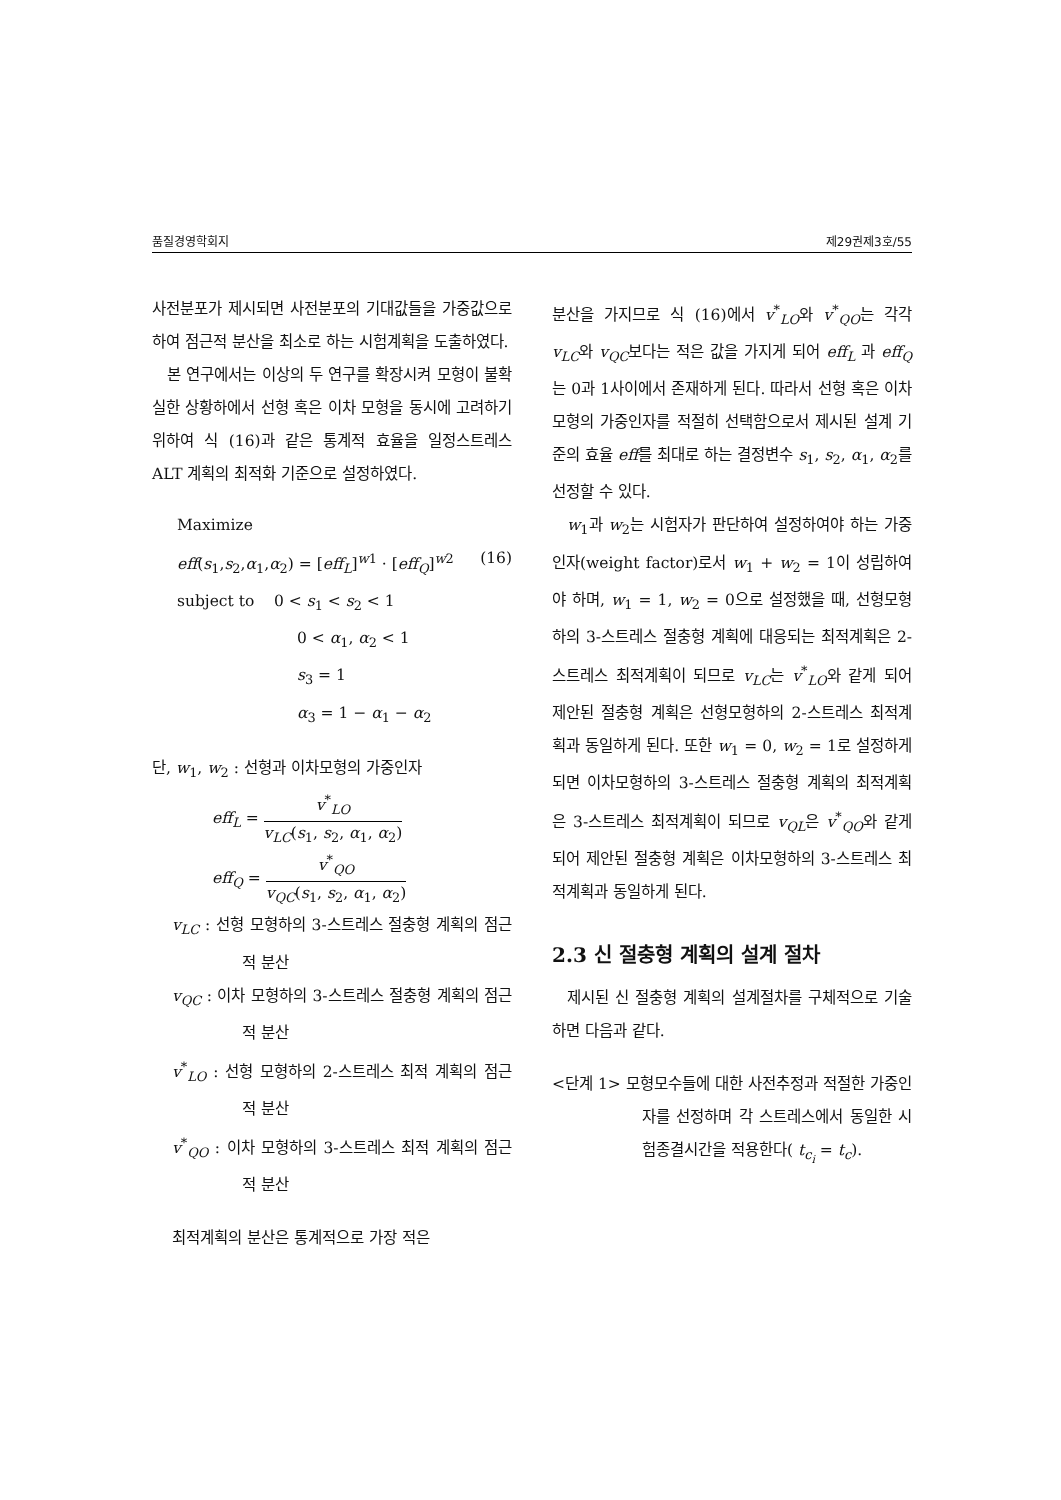품질경영학회지 제29권제3호/55
사전분포가 제시되면 사전분포의 기대값들을 가중값으로 하여 점근적 분산을 최소로 하는 시험계획을 도출하였다.
본 연구에서는 이상의 두 연구를 확장시켜 모형이 불확실한 상황하에서 선형 혹은 이차 모형을 동시에 고려하기 위하여 식 (16)과 같은 통계적 효율을 일정스트레스 ALT 계획의 최적화 기준으로 설정하였다.
Maximize
eff(s<sub>1</sub>,s<sub>2</sub>,α<sub>1</sub>,α<sub>2</sub>) = [eff<sub>L</sub>]<sup>w1</sup> · [eff<sub>Q</sub>]<sup>w2</sup> (16)
subject to 0 < s<sub>1</sub> < s<sub>2</sub> < 1
0 < α<sub>1</sub>, α<sub>2</sub> < 1
s<sub>3</sub> = 1
α<sub>3</sub> = 1 − α<sub>1</sub> − α<sub>2</sub>
단, w<sub>1</sub>, w<sub>2</sub> : 선형과 이차모형의 가중인자
eff<sub>L</sub> = v<sup>*</sup><sub>LO</sub> v<sub>LC</sub>(s<sub>1</sub>, s<sub>2</sub>, α<sub>1</sub>, α<sub>2</sub>)
eff<sub>Q</sub> = v<sup>*</sup><sub>QO</sub> v<sub>QC</sub>(s<sub>1</sub>, s<sub>2</sub>, α<sub>1</sub>, α<sub>2</sub>)
v<sub>LC</sub> : 선형 모형하의 3-스트레스 절충형 계획의 점근적 분산
v<sub>QC</sub> : 이차 모형하의 3-스트레스 절충형 계획의 점근적 분산
v<sup>*</sup><sub>LO</sub> : 선형 모형하의 2-스트레스 최적 계획의 점근적 분산
v<sup>*</sup><sub>QO</sub> : 이차 모형하의 3-스트레스 최적 계획의 점근적 분산
최적계획의 분산은 통계적으로 가장 적은
분산을 가지므로 식 (16)에서 v<sup>*</sup><sub>LO</sub>와 v<sup>*</sup><sub>QO</sub>는 각각 v<sub>LC</sub>와 v<sub>QC</sub>보다는 적은 값을 가지게 되어 eff<sub>L</sub> 과 eff<sub>Q</sub>는 0과 1사이에서 존재하게 된다. 따라서 선형 혹은 이차모형의 가중인자를 적절히 선택함으로서 제시된 설계 기준의 효율 eff를 최대로 하는 결정변수 s<sub>1</sub>, s<sub>2</sub>, α<sub>1</sub>, α<sub>2</sub>를 선정할 수 있다.
w<sub>1</sub>과 w<sub>2</sub>는 시험자가 판단하여 설정하여야 하는 가중인자(weight factor)로서 w<sub>1</sub> + w<sub>2</sub> = 1이 성립하여야 하며, w<sub>1</sub> = 1, w<sub>2</sub> = 0으로 설정했을 때, 선형모형하의 3-스트레스 절충형 계획에 대응되는 최적계획은 2-스트레스 최적계획이 되므로 v<sub>LC</sub>는 v<sup>*</sup><sub>LO</sub>와 같게 되어 제안된 절충형 계획은 선형모형하의 2-스트레스 최적계획과 동일하게 된다. 또한 w<sub>1</sub> = 0, w<sub>2</sub> = 1로 설정하게 되면 이차모형하의 3-스트레스 절충형 계획의 최적계획은 3-스트레스 최적계획이 되므로 v<sub>QL</sub>은 v<sup>*</sup><sub>QO</sub>와 같게 되어 제안된 절충형 계획은 이차모형하의 3-스트레스 최적계획과 동일하게 된다.
2.3 신 절충형 계획의 설계 절차
제시된 신 절충형 계획의 설계절차를 구체적으로 기술하면 다음과 같다.
<단계 1> 모형모수들에 대한 사전추정과 적절한 가중인자를 선정하며 각 스트레스에서 동일한 시험종결시간을 적용한다( t<sub>c<sub>i</sub></sub> = t<sub>c</sub>).